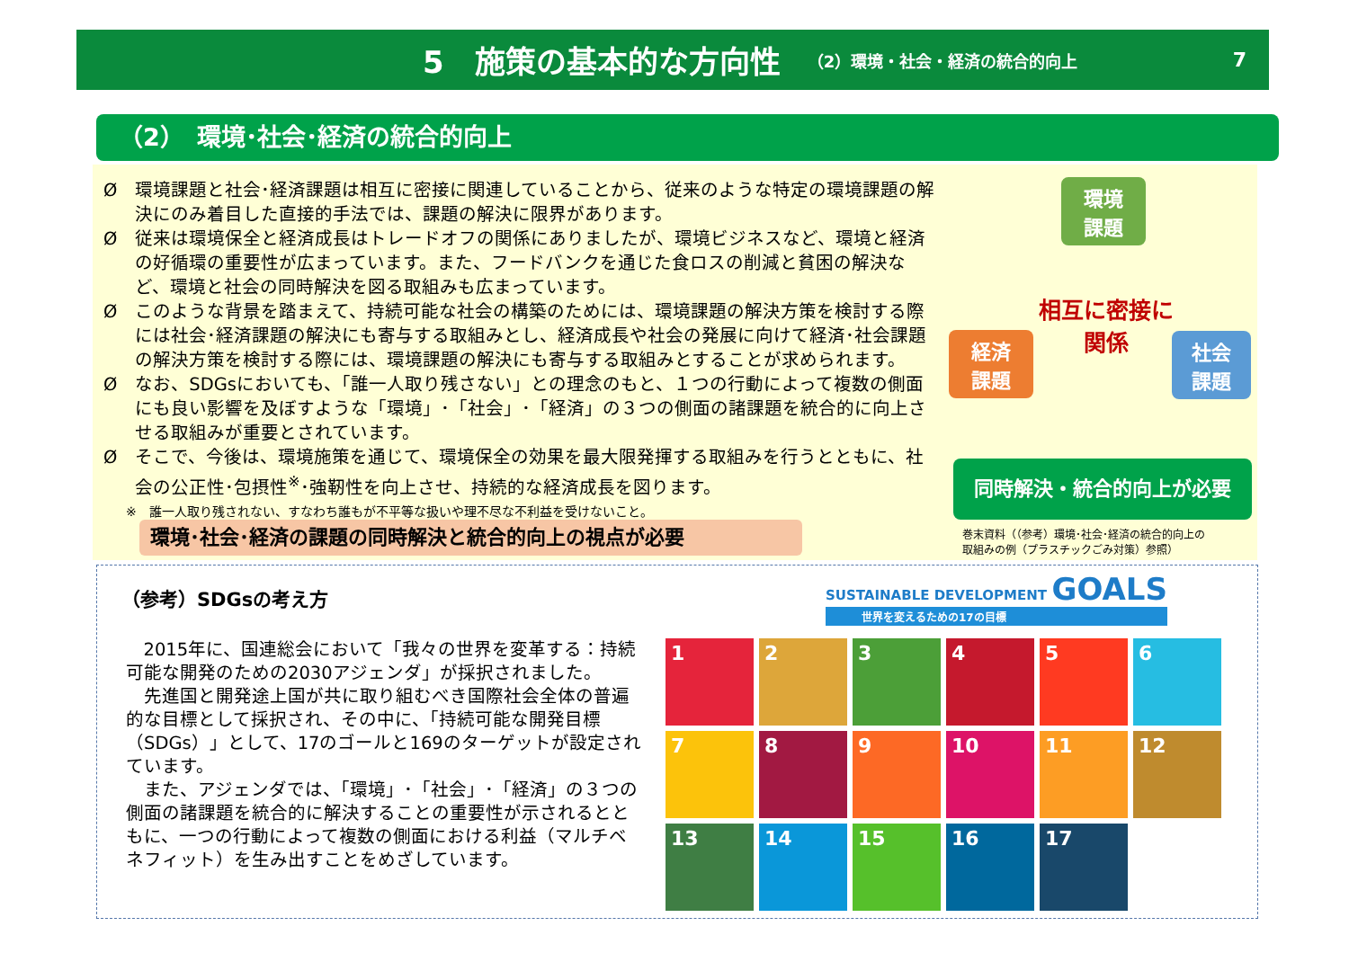5　施策の基本的な方向性
（2）環境・社会・経済の統合的向上 7
（2）　環境･社会･経済の統合的向上
Ø　環境課題と社会･経済課題は相互に密接に関連していることから、従来のような特定の環境課題の解決にのみ着目した直接的手法では、課題の解決に限界があります。
Ø　従来は環境保全と経済成長はトレードオフの関係にありましたが、環境ビジネスなど、環境と経済の好循環の重要性が広まっています。また、フードバンクを通じた食ロスの削減と貧困の解決など、環境と社会の同時解決を図る取組みも広まっています。
Ø　このような背景を踏まえて、持続可能な社会の構築のためには、環境課題の解決方策を検討する際には社会･経済課題の解決にも寄与する取組みとし、経済成長や社会の発展に向けて経済･社会課題の解決方策を検討する際には、環境課題の解決にも寄与する取組みとすることが求められます。
Ø　なお、SDGsにおいても、「誰一人取り残さない」との理念のもと、１つの行動によって複数の側面にも良い影響を及ぼすような「環境」･「社会」･「経済」の３つの側面の諸課題を統合的に向上させる取組みが重要とされています。
Ø　そこで、今後は、環境施策を通じて、環境保全の効果を最大限発揮する取組みを行うとともに、社会の公正性･包摂性<sup>※</sup>･強靭性を向上させ、持続的な経済成長を図ります。
※　誰一人取り残されない、すなわち誰もが不平等な扱いや理不尽な不利益を受けないこと。
環境･社会･経済の課題の同時解決と統合的向上の視点が必要
環境
課題
経済
課題
社会
課題
相互に密接に
関係
同時解決・統合的向上が必要
巻末資料（（参考）環境･社会･経済の統合的向上の
取組みの例（プラスチックごみ対策）参照）
（参考）SDGsの考え方
2015年に、国連総会において「我々の世界を変革する：持続可能な開発のための2030アジェンダ」が採択されました。
先進国と開発途上国が共に取り組むべき国際社会全体の普遍的な目標として採択され、その中に、「持続可能な開発目標（SDGs）」として、17のゴールと169のターゲットが設定されています。
また、アジェンダでは、「環境」･「社会」･「経済」の３つの側面の諸課題を統合的に解決することの重要性が示されるとともに、一つの行動によって複数の側面における利益（マルチベネフィット）を生み出すことをめざしています。
SUSTAINABLE DEVELOPMENT GOALS
世界を変えるための17の目標
1
2
3
4
5
6
7
8
9
10
11
12
13
14
15
16
17